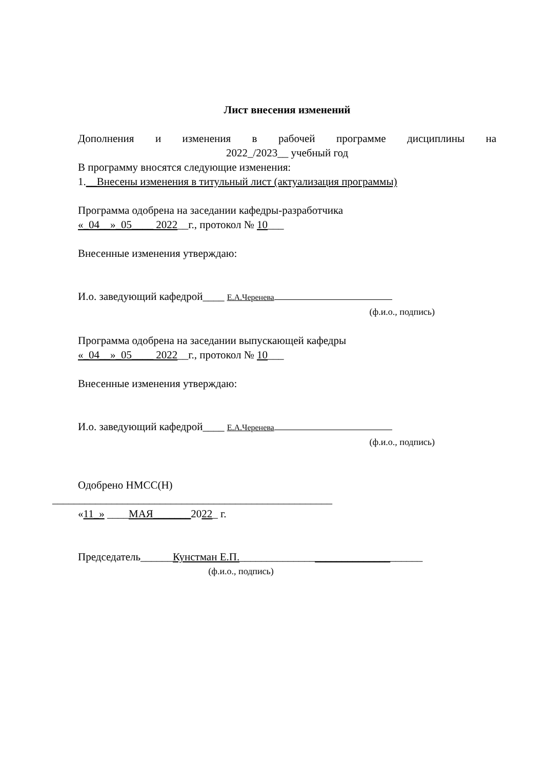Лист внесения изменений
Дополнения и изменения в рабочей программе дисциплины на
2022_/2023__ учебный год
В программу вносятся следующие изменения:
1.__Внесены изменения в титульный лист (актуализация программы)
Программа одобрена на заседании кафедры-разработчика
«_04__»_05____ 2022__г., протокол № 10___
Внесенные изменения утверждаю:
И.о. заведующий кафедрой____ Е.А.Черенева
(ф.и.о., подпись)
Программа одобрена на заседании выпускающей кафедры
«_04__»_05____ 2022__г., протокол № 10___
Внесенные изменения утверждаю:
И.о. заведующий кафедрой____ Е.А.Черенева
(ф.и.о., подпись)
Одобрено НМСС(Н)
____________________________________________________
«11_» ____МАЯ_______2022_ г.
Председатель______Кунстман Е.П.__________________________________
(ф.и.о., подпись)